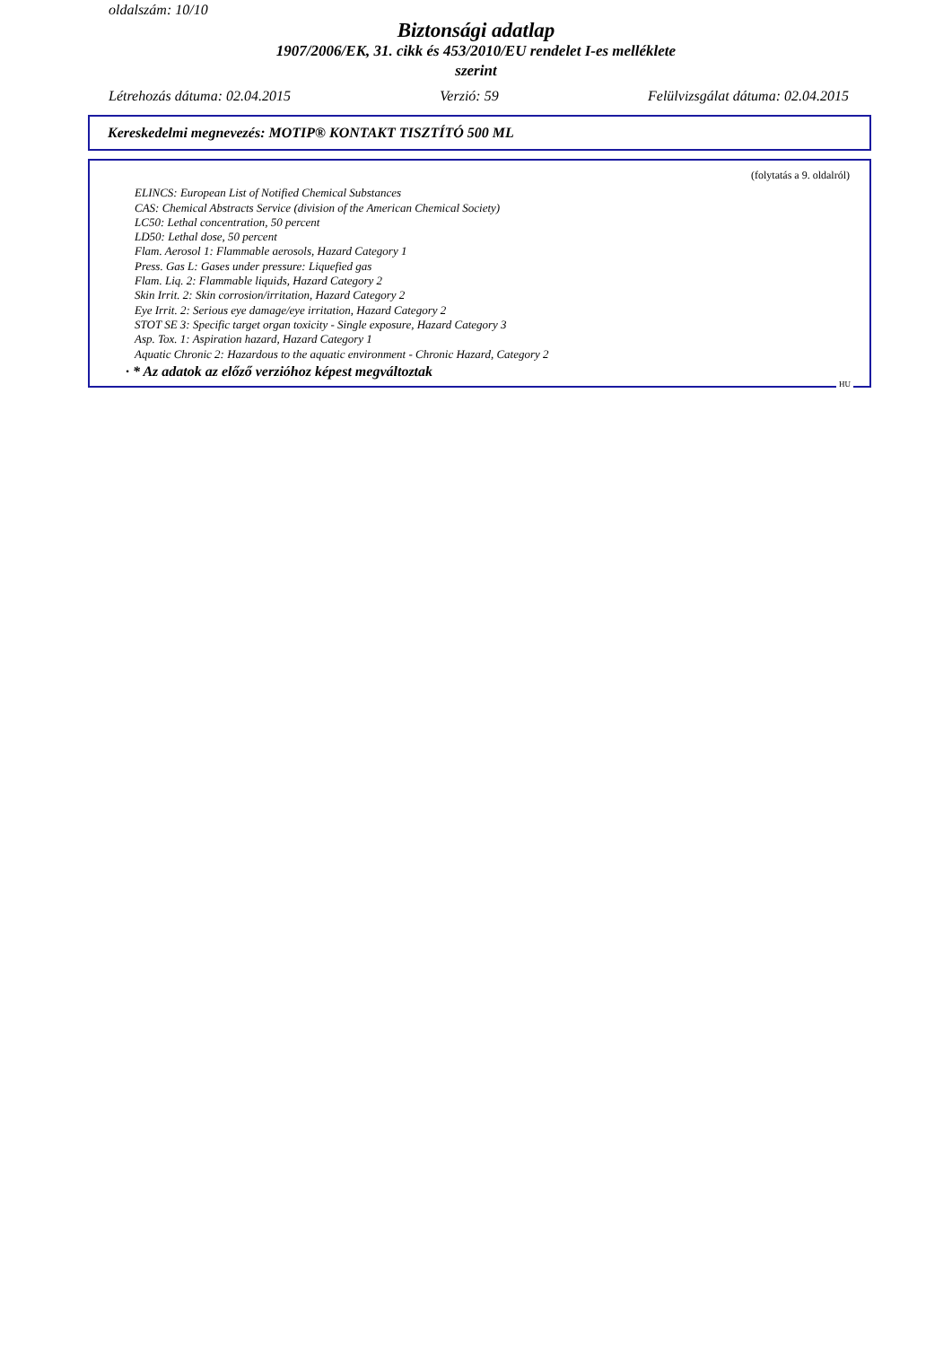oldalszám: 10/10
Biztonsági adatlap
1907/2006/EK, 31. cikk és 453/2010/EU rendelet I-es melléklete
szerint
Létrehozás dátuma: 02.04.2015 Verzió: 59 Felülvizsgálat dátuma: 02.04.2015
Kereskedelmi megnevezés: MOTIP® KONTAKT TISZTÍTÓ 500 ML
(folytatás a 9. oldalról)
ELINCS: European List of Notified Chemical Substances
CAS: Chemical Abstracts Service (division of the American Chemical Society)
LC50: Lethal concentration, 50 percent
LD50: Lethal dose, 50 percent
Flam. Aerosol 1: Flammable aerosols, Hazard Category 1
Press. Gas L: Gases under pressure: Liquefied gas
Flam. Liq. 2: Flammable liquids, Hazard Category 2
Skin Irrit. 2: Skin corrosion/irritation, Hazard Category 2
Eye Irrit. 2: Serious eye damage/eye irritation, Hazard Category 2
STOT SE 3: Specific target organ toxicity - Single exposure, Hazard Category 3
Asp. Tox. 1: Aspiration hazard, Hazard Category 1
Aquatic Chronic 2: Hazardous to the aquatic environment - Chronic Hazard, Category 2
· * Az adatok az előző verzióhoz képest megváltoztak
HU